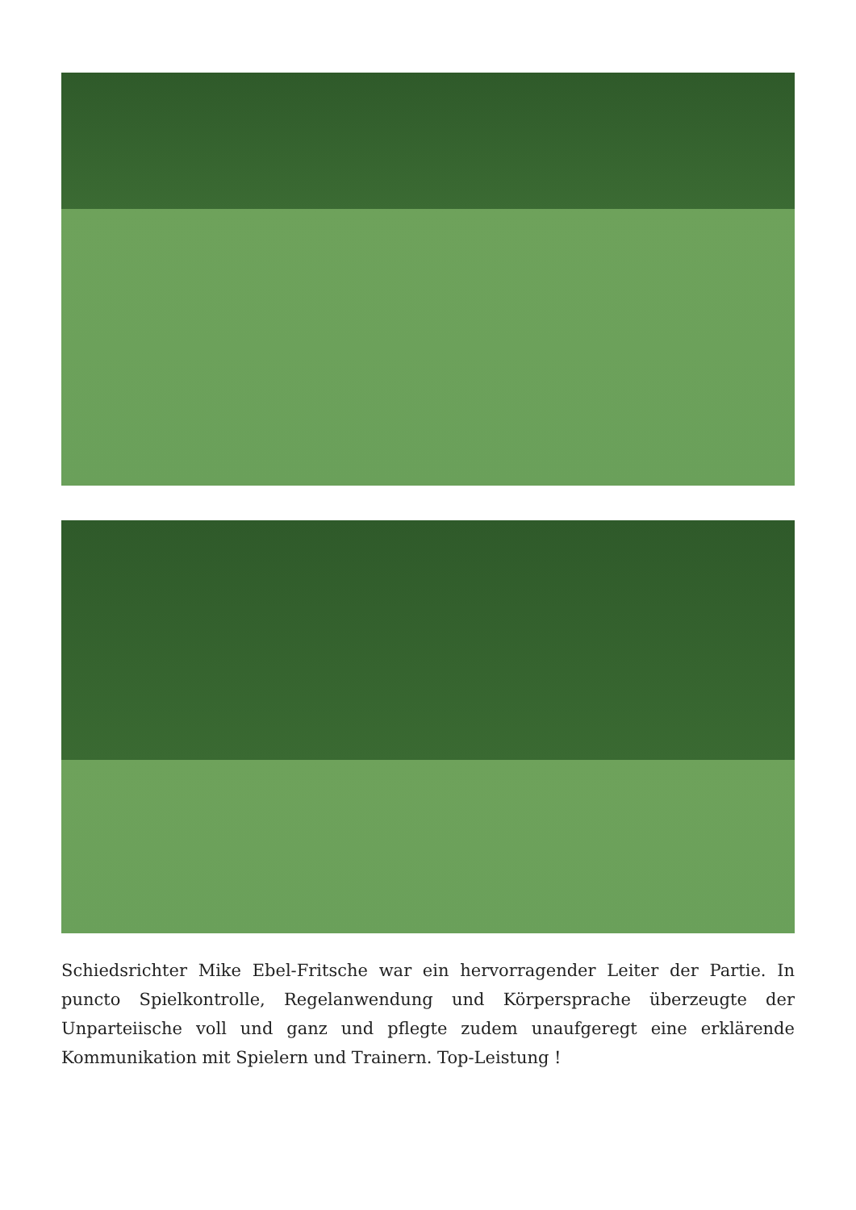Schiedsrichter Mike Ebel-Fritsche war ein hervorragender Leiter der Partie. In puncto Spielkontrolle, Regelanwendung und Körpersprache überzeugte der Unparteiische voll und ganz und pflegte zudem unaufgeregt eine erklärende Kommunikation mit Spielern und Trainern. Top-Leistung !